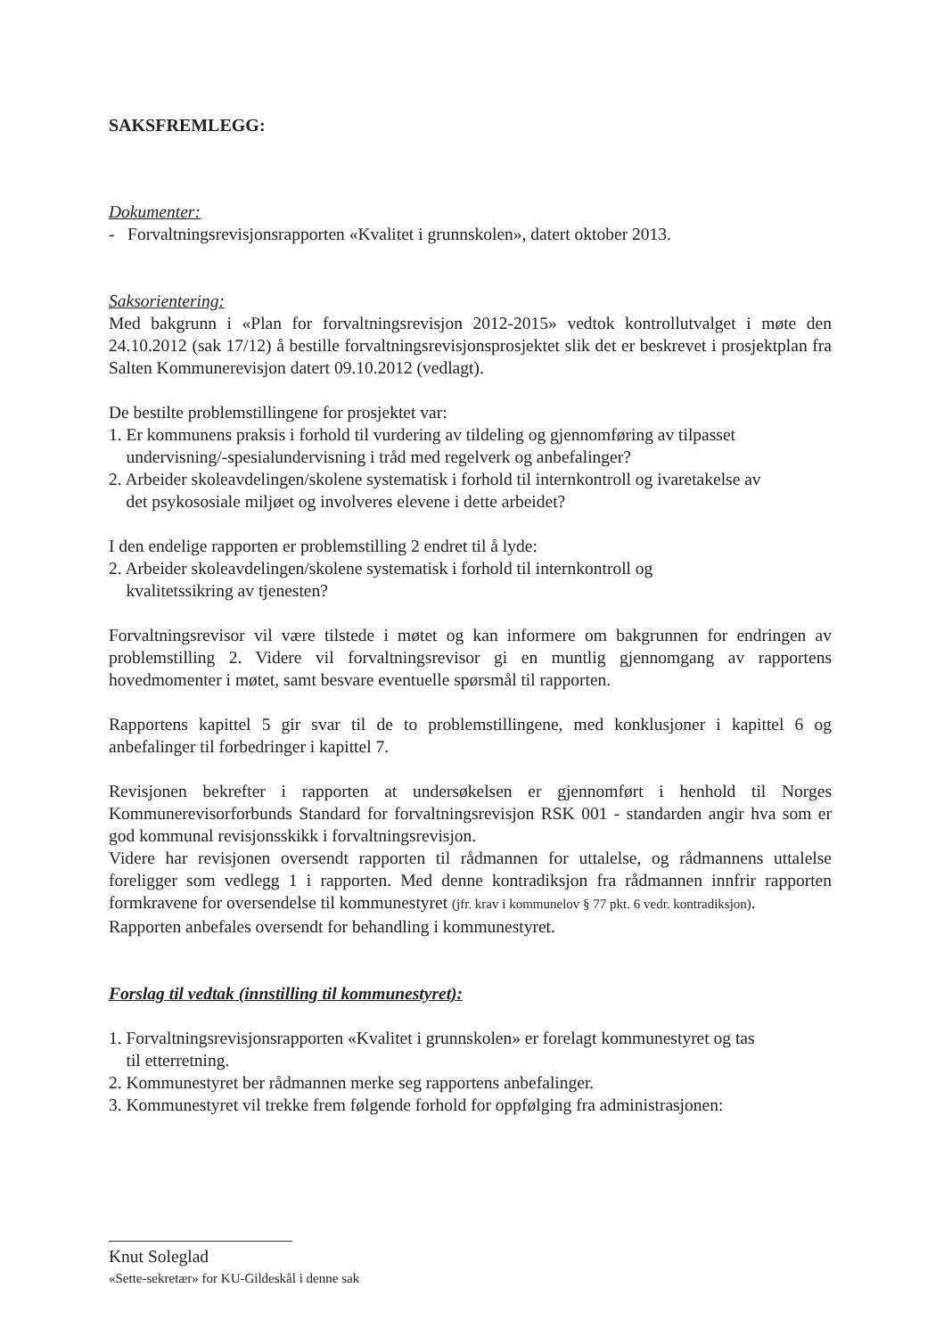SAKSFREMLEGG:
Dokumenter:
- Forvaltningsrevisjonsrapporten «Kvalitet i grunnskolen», datert oktober 2013.
Saksorientering:
Med bakgrunn i «Plan for forvaltningsrevisjon 2012-2015» vedtok kontrollutvalget i møte den 24.10.2012 (sak 17/12) å bestille forvaltningsrevisjonsprosjektet slik det er beskrevet i prosjektplan fra Salten Kommunerevisjon datert 09.10.2012 (vedlagt).
De bestilte problemstillingene for prosjektet var:
1. Er kommunens praksis i forhold til vurdering av tildeling og gjennomføring av tilpasset
undervisning/-spesialundervisning i tråd med regelverk og anbefalinger?
2. Arbeider skoleavdelingen/skolene systematisk i forhold til internkontroll og ivaretakelse av
det psykososiale miljøet og involveres elevene i dette arbeidet?
I den endelige rapporten er problemstilling 2 endret til å lyde:
2. Arbeider skoleavdelingen/skolene systematisk i forhold til internkontroll og
kvalitetssikring av tjenesten?
Forvaltningsrevisor vil være tilstede i møtet og kan informere om bakgrunnen for endringen av problemstilling 2. Videre vil forvaltningsrevisor gi en muntlig gjennomgang av rapportens hovedmomenter i møtet, samt besvare eventuelle spørsmål til rapporten.
Rapportens kapittel 5 gir svar til de to problemstillingene, med konklusjoner i kapittel 6 og anbefalinger til forbedringer i kapittel 7.
Revisjonen bekrefter i rapporten at undersøkelsen er gjennomført i henhold til Norges Kommunerevisorforbunds Standard for forvaltningsrevisjon RSK 001 - standarden angir hva som er god kommunal revisjonsskikk i forvaltningsrevisjon.
Videre har revisjonen oversendt rapporten til rådmannen for uttalelse, og rådmannens uttalelse foreligger som vedlegg 1 i rapporten. Med denne kontradiksjon fra rådmannen innfrir rapporten formkravene for oversendelse til kommunestyret (jfr. krav i kommunelov § 77 pkt. 6 vedr. kontradiksjon).
Rapporten anbefales oversendt for behandling i kommunestyret.
Forslag til vedtak (innstilling til kommunestyret):
1. Forvaltningsrevisjonsrapporten «Kvalitet i grunnskolen» er forelagt kommunestyret og tas
til etterretning.
2. Kommunestyret ber rådmannen merke seg rapportens anbefalinger.
3. Kommunestyret vil trekke frem følgende forhold for oppfølging fra administrasjonen:
Knut Soleglad
«Sette-sekretær» for KU-Gildeskål i denne sak